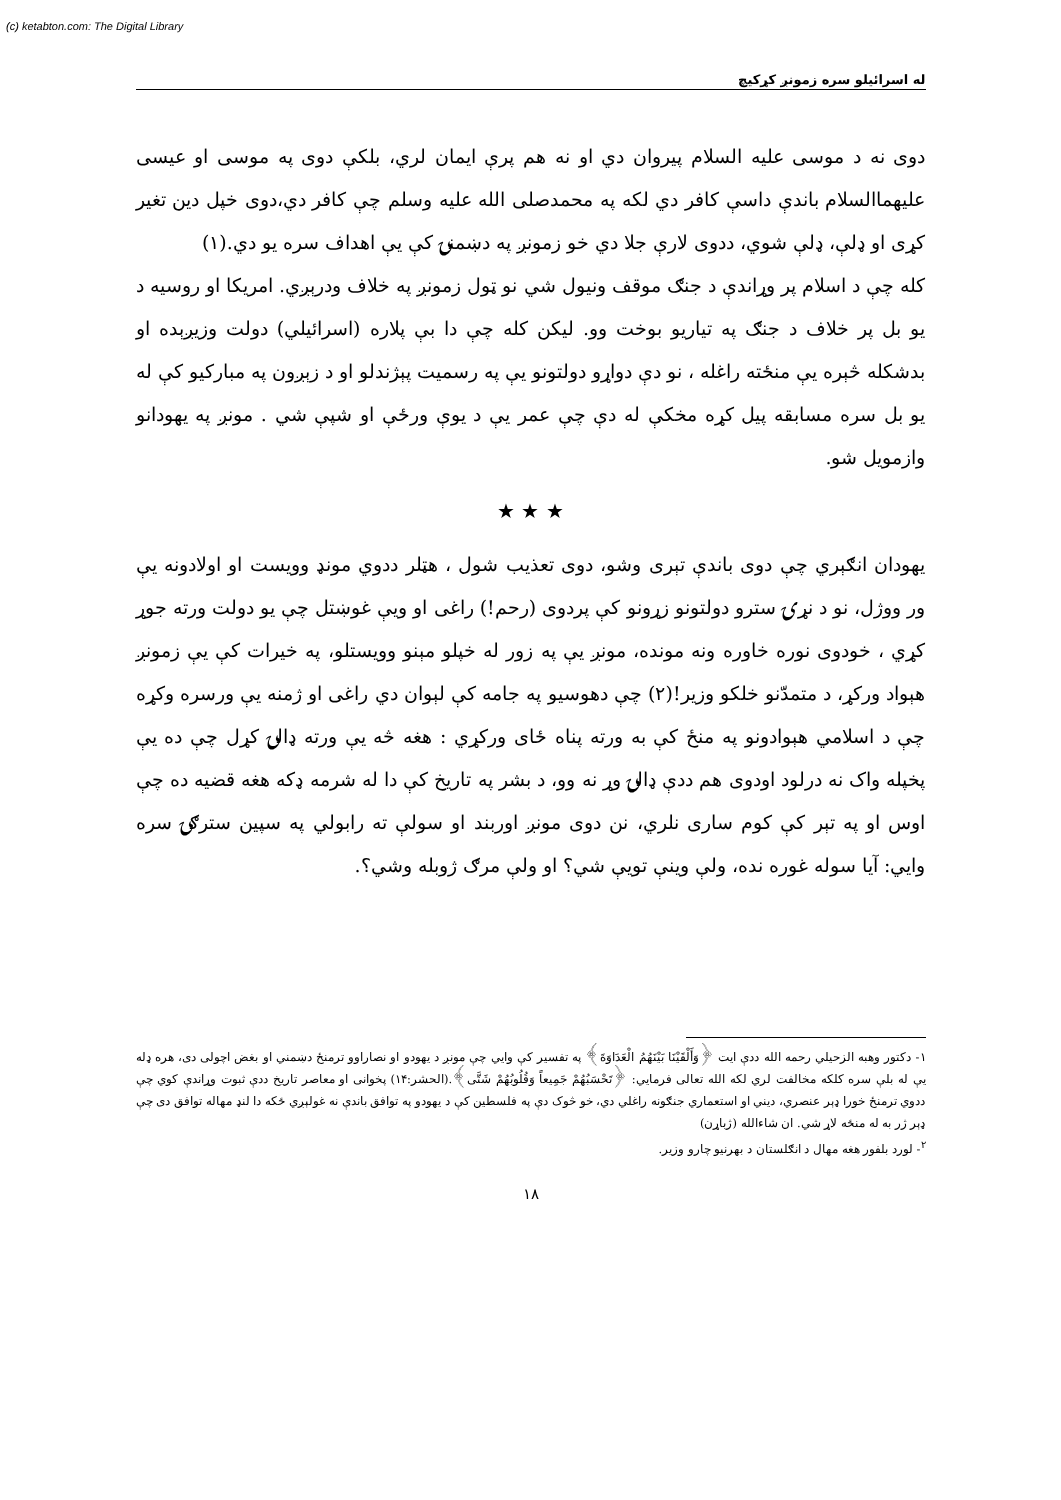(c) ketabton.com: The Digital Library
له اسرائیلو سره زمونږ کړکیچ
دوی نه د موسی علیه السلام پیروان دي او نه هم پرې ایمان لري، بلکې دوی په موسی او عیسی علیهماالسلام باندې داسې کافر دي لکه په محمدصلی الله علیه وسلم چې کافر دي،دوی خپل دین تغیر کړی او ډلې، ډلې شوي، ددوی لارې جلا دي خو زمونږ په دښمنۍ کې یې اهداف سره یو دي.(۱)
کله چې د اسلام پر وړاندې د جنګ موقف ونیول شي نو ټول زمونږ په خلاف ودرېږي. امریکا او روسیه د یو بل پر خلاف د جنګ په تیاریو بوخت وو. لیکن کله چې دا بې پلاره (اسرائیلي) دولت وزیږېده او بدشکله څېره یې منځته راغله ، نو دې دواړو دولتونو یې په رسمیت پېژندلو او د زېږون په مبارکیو کې له یو بل سره مسابقه پیل کړه مخکې له دې چې عمر یې د یوې ورځې او شپې شي . مونږ په یهودانو وازمویل شو.
★ ★ ★
یهودان انګېري چې دوی باندې تېری وشو، دوی تعذیب شول ، هټلر ددوي مونډ وویست او اولادونه یې ور ووژل، نو د نړۍ سترو دولتونو زړونو کې پردوی (رحم!) راغی او ویې غوښتل چې یو دولت ورته جوړ کړي ، خودوی نوره خاوره ونه مونده، مونږ یې په زور له خپلو مېنو وویستلو، په خیرات کې یې زمونږ هېواد ورکړ، د متمدّنو خلکو وزیر!(۲) چې دهوسیو په جامه کې لېوان دي راغی او ژمنه یې ورسره وکړه چې د اسلامي هېوادونو په منځ کې به ورته پناه ځای ورکړي : هغه څه یې ورته ډالۍ کړل چې ده یې پخپله واک نه درلود اودوی هم ددې ډالۍ وړ نه وو، د بشر په تاریخ کې دا له شرمه ډکه هغه قضیه ده چې اوس او په تېر کې کوم ساری نلري، نن دوی مونږ اوربند او سولې ته رابولي په سپین سترګۍ سره وایي: آیا سوله غوره نده، ولې وینې تویې شي؟ او ولې مرګ ژوبله وشي؟.
۱- دکتور وهبه الزحیلي رحمه الله ددې ایت ﴿وَأَلْقَيْنَا بَيْنَهُمُ الْعَدَاوَةَ﴾ په تفسیر کې وایي چې مونږ د یهودو او نصاراوو ترمنځ دښمني او بغض اچولی دی، هره ډله یې له بلې سره کلکه مخالفت لري لکه الله تعالی فرمایي: ﴿تَحْسَبُهُمْ جَمِيعاً وَقُلُوبُهُمْ شَتَّى﴾.(الحشر:۱۴) پخوانی او معاصر تاریخ ددې ثبوت وړاندې کوي چې ددوي ترمنځ خورا ډېر عنصري، دیني او استعماري جنګونه راغلي دي، خو څوک دې په فلسطین کې د یهودو په توافق باندې نه غولېږي ځکه دا لنډ مهاله توافق دی چې ډېر ژر به له منځه لاړ شي. ان شاءالله (ژباړن)
<sup>۲</sup>- لورد بلفور هغه مهال د انګلستان د بهرنیو چارو وزیر.
۱۸